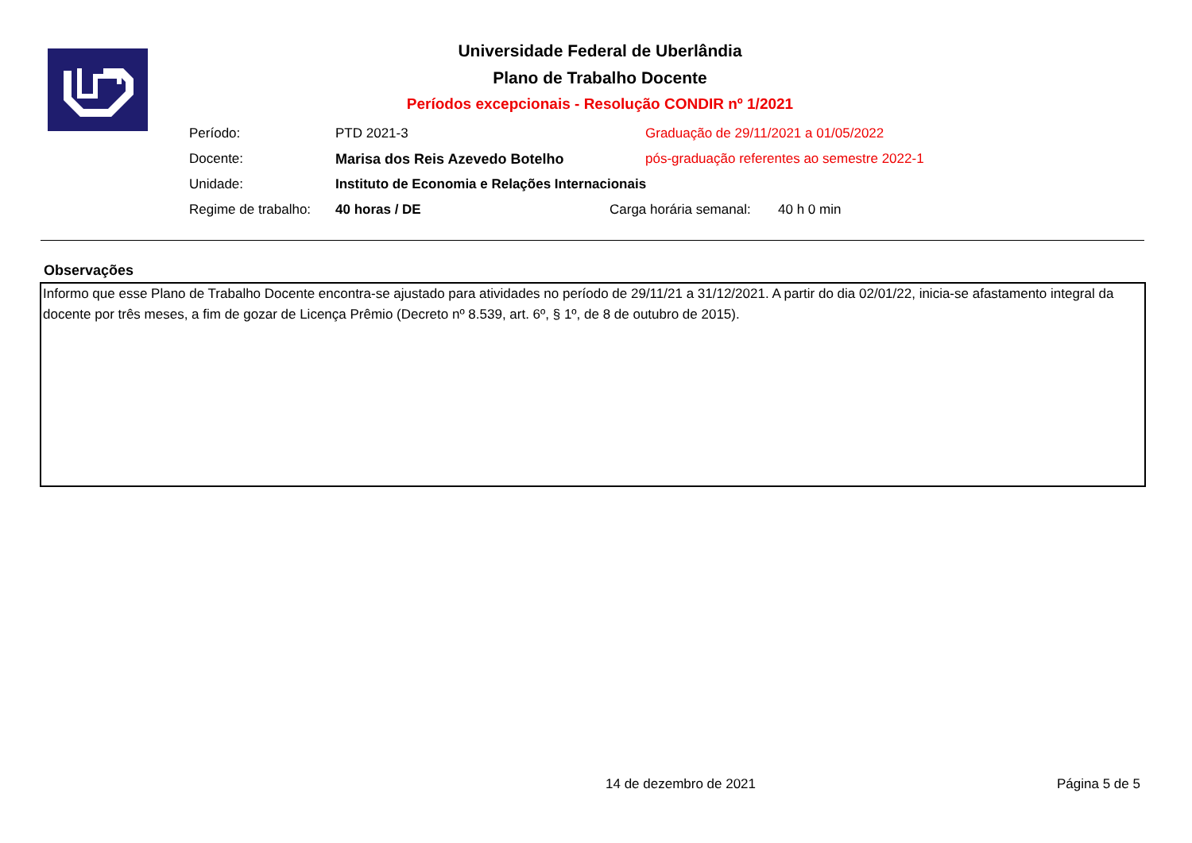Universidade Federal de Uberlândia
Plano de Trabalho Docente
Períodos excepcionais - Resolução CONDIR nº 1/2021
Período: PTD 2021-3 Graduação de 29/11/2021 a 01/05/2022
Docente: Marisa dos Reis Azevedo Botelho pós-graduação referentes ao semestre 2022-1
Unidade: Instituto de Economia e Relações Internacionais
Regime de trabalho: 40 horas / DE Carga horária semanal: 40 h 0 min
Observações
Informo que esse Plano de Trabalho Docente encontra-se ajustado para atividades no período de 29/11/21 a 31/12/2021. A partir do dia 02/01/22, inicia-se afastamento integral da docente por três meses, a fim de gozar de Licença Prêmio (Decreto nº 8.539, art. 6º, § 1º, de 8 de outubro de 2015).
14 de dezembro de 2021 Página 5 de 5